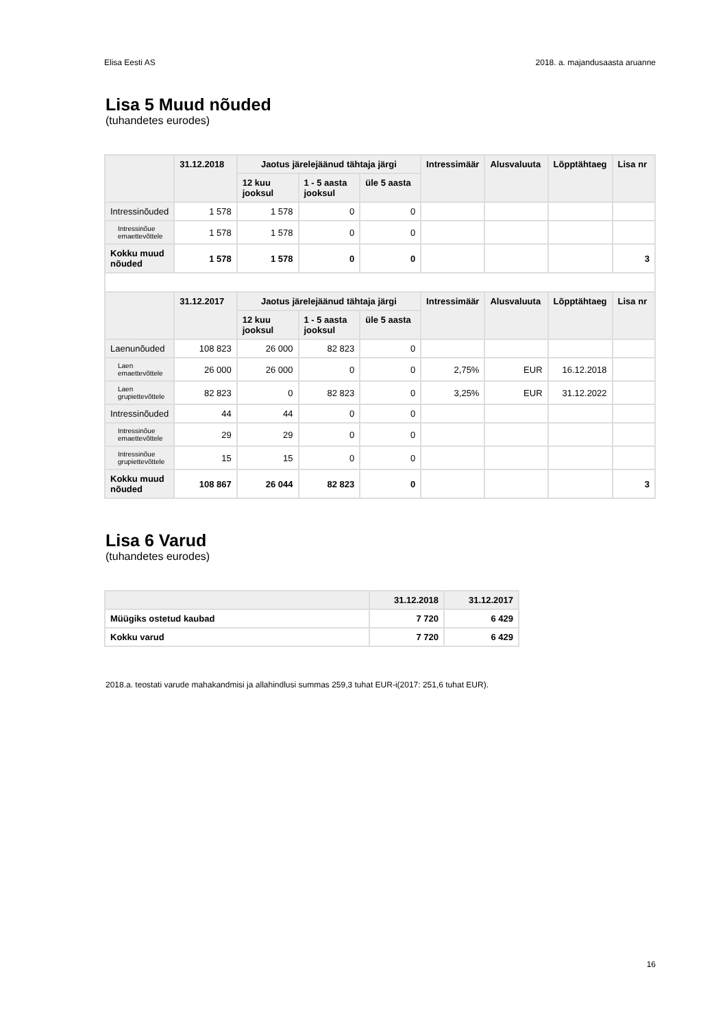Elisa Eesti AS 2018. a. majandusaasta aruanne
Lisa 5 Muud nõuded
(tuhandetes eurodes)
| | 31.12.2018 | Jaotus järelejäänud tähtaja järgi | | | Intressimäär | Alusvaluuta | Lõpptähtaeg | Lisa nr |
| --- | --- | --- | --- | --- | --- | --- | --- | --- |
| | | 12 kuu jooksul | 1 - 5 aasta jooksul | üle 5 aasta | | | | |
| Intressinõuded | 1 578 | 1 578 | 0 | 0 | | | | |
| Intressinõue emaettevõttele | 1 578 | 1 578 | 0 | 0 | | | | |
| Kokku muud nõuded | 1 578 | 1 578 | 0 | 0 | | | | 3 |
| | 31.12.2017 | Jaotus järelejäänud tähtaja järgi | | | Intressimäär | Alusvaluuta | Lõpptähtaeg | Lisa nr |
| | | 12 kuu jooksul | 1 - 5 aasta jooksul | üle 5 aasta | | | | |
| Laenunõuded | 108 823 | 26 000 | 82 823 | 0 | | | | |
| Laen emaettevõttele | 26 000 | 26 000 | 0 | 0 | 2,75% | EUR | 16.12.2018 | |
| Laen grupiettevõttele | 82 823 | 0 | 82 823 | 0 | 3,25% | EUR | 31.12.2022 | |
| Intressinõuded | 44 | 44 | 0 | 0 | | | | |
| Intressinõue emaettevõttele | 29 | 29 | 0 | 0 | | | | |
| Intressinõue grupiettevõttele | 15 | 15 | 0 | 0 | | | | |
| Kokku muud nõuded | 108 867 | 26 044 | 82 823 | 0 | | | | 3 |
Lisa 6 Varud
(tuhandetes eurodes)
| | 31.12.2018 | 31.12.2017 |
| --- | --- | --- |
| Müügiks ostetud kaubad | 7 720 | 6 429 |
| Kokku varud | 7 720 | 6 429 |
2018.a. teostati varude mahakandmisi ja allahindlusi summas 259,3 tuhat EUR-i(2017: 251,6 tuhat EUR).
16